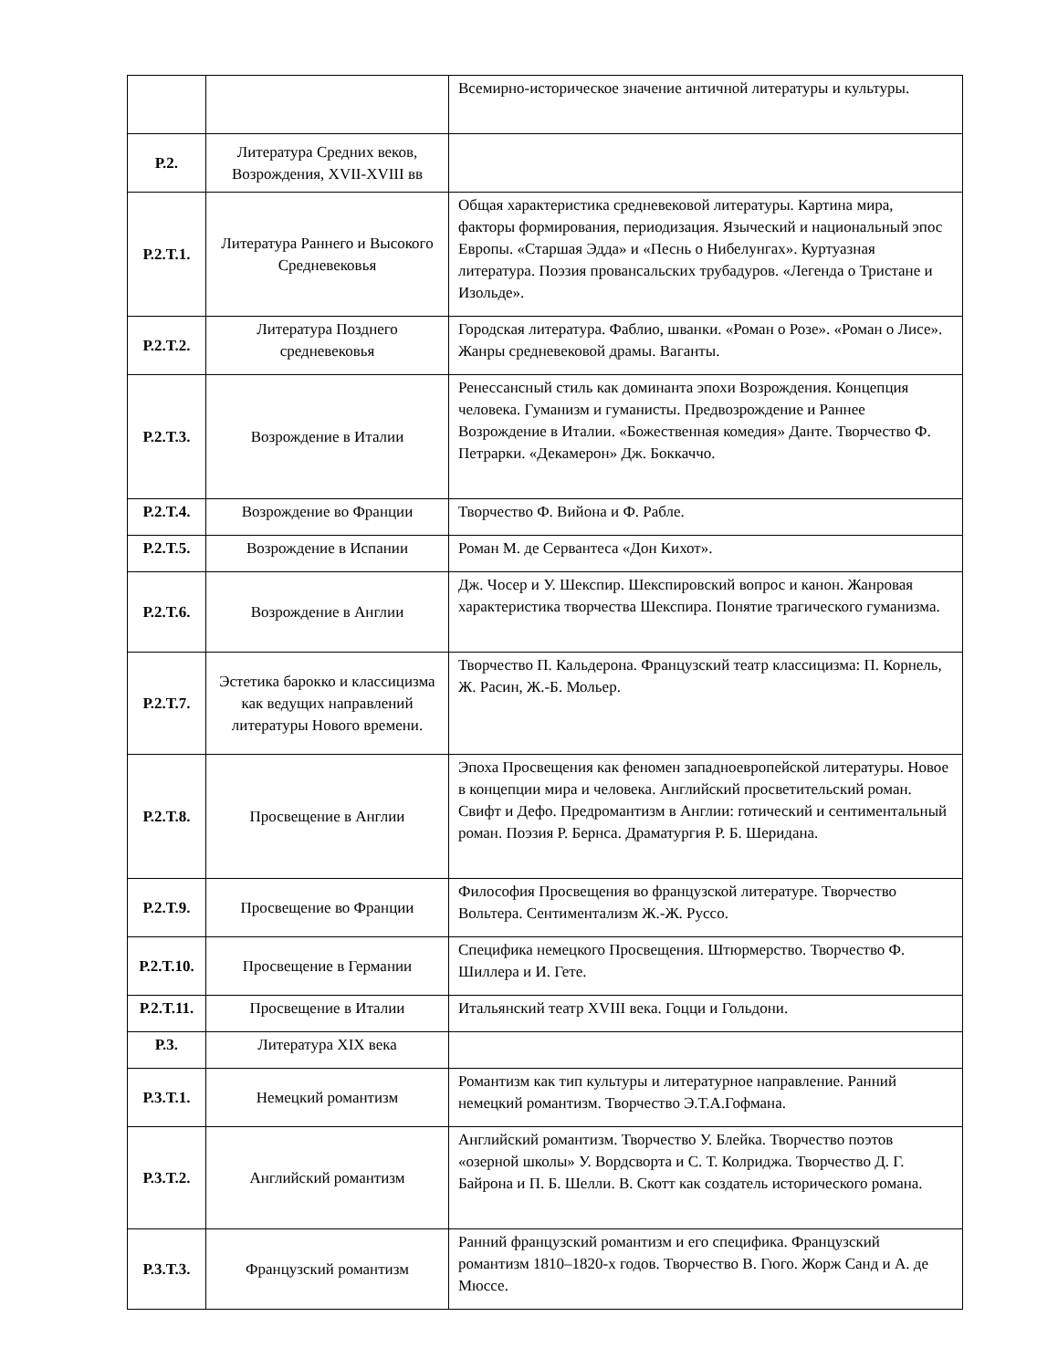| | | Всемирно-историческое значение античной литературы и культуры. |
| Р.2. | Литература Средних веков, Возрождения, XVII-XVIII вв | |
| Р.2.Т.1. | Литература Раннего и Высокого Средневековья | Общая характеристика средневековой литературы. Картина мира, факторы формирования, периодизация. Языческий и национальный эпос Европы. «Старшая Эдда» и «Песнь о Нибелунгах». Куртуазная литература. Поэзия провансальских трубадуров. «Легенда о Тристане и Изольде». |
| Р.2.Т.2. | Литература Позднего средневековья | Городская литература. Фаблио, шванки. «Роман о Розе». «Роман о Лисе». Жанры средневековой драмы. Ваганты. |
| Р.2.Т.3. | Возрождение в Италии | Ренессансный стиль как доминанта эпохи Возрождения. Концепция человека. Гуманизм и гуманисты. Предвозрождение и Раннее Возрождение в Италии. «Божественная комедия» Данте. Творчество Ф. Петрарки. «Декамерон» Дж. Боккаччо. |
| Р.2.Т.4. | Возрождение во Франции | Творчество Ф. Вийона и Ф. Рабле. |
| Р.2.Т.5. | Возрождение в Испании | Роман М. де Сервантеса «Дон Кихот». |
| Р.2.Т.6. | Возрождение в Англии | Дж. Чосер и У. Шекспир. Шекспировский вопрос и канон. Жанровая характеристика творчества Шекспира. Понятие трагического гуманизма. |
| Р.2.Т.7. | Эстетика барокко и классицизма как ведущих направлений литературы Нового времени. | Творчество П. Кальдерона. Французский театр классицизма: П. Корнель, Ж. Расин, Ж.-Б. Мольер. |
| Р.2.Т.8. | Просвещение в Англии | Эпоха Просвещения как феномен западноевропейской литературы. Новое в концепции мира и человека. Английский просветительский роман. Свифт и Дефо. Предромантизм в Англии: готический и сентиментальный роман. Поэзия Р. Бернса. Драматургия Р. Б. Шеридана. |
| Р.2.Т.9. | Просвещение во Франции | Философия Просвещения во французской литературе. Творчество Вольтера. Сентиментализм Ж.-Ж. Руссо. |
| Р.2.Т.10. | Просвещение в Германии | Специфика немецкого Просвещения. Штюрмерство. Творчество Ф. Шиллера и И. Гете. |
| Р.2.Т.11. | Просвещение в Италии | Итальянский театр XVIII века. Гоцци и Гольдони. |
| Р.3. | Литература XIX века | |
| Р.3.Т.1. | Немецкий романтизм | Романтизм как тип культуры и литературное направление. Ранний немецкий романтизм. Творчество Э.Т.А.Гофмана. |
| Р.3.Т.2. | Английский романтизм | Английский романтизм. Творчество У. Блейка. Творчество поэтов «озерной школы» У. Вордсворта и С. Т. Колриджа. Творчество Д. Г. Байрона и П. Б. Шелли. В. Скотт как создатель исторического романа. |
| Р.3.Т.3. | Французский романтизм | Ранний французский романтизм и его специфика. Французский романтизм 1810–1820-х годов. Творчество В. Гюго. Жорж Санд и А. де Мюссе. |